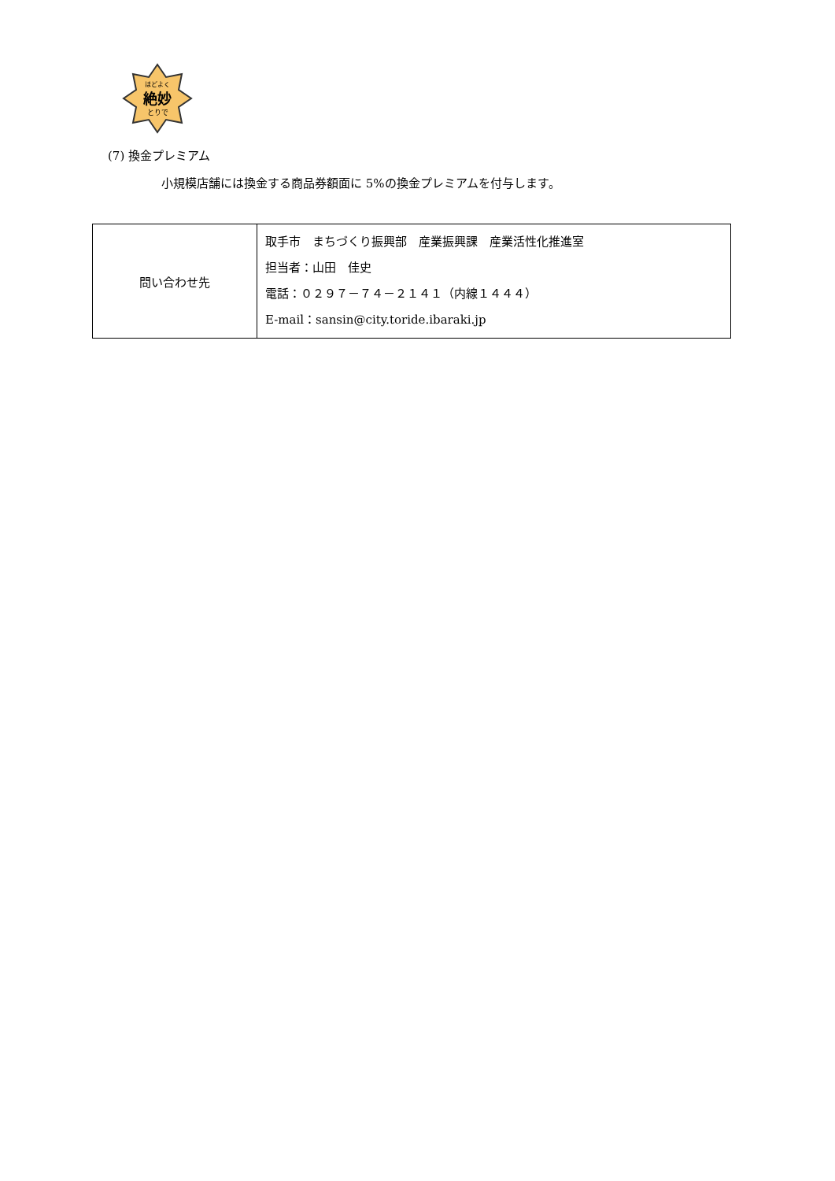ほどよく
絶妙
とりで
(7) 換金プレミアム
小規模店舗には換金する商品券額面に 5%の換金プレミアムを付与します。
| 問い合わせ先 | 取手市 まちづくり振興部 産業振興課 産業活性化推進室 担当者：山田 佳史 電話：０２９７－７４－２１４１（内線１４４４） E-mail：sansin@city.toride.ibaraki.jp |